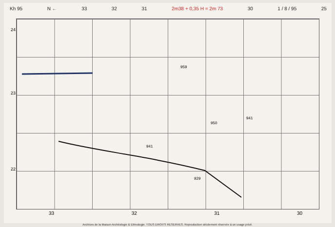Kh 95 N ← 33 32 31 2m38 + 0,35 H = 2m 73 30 1 / 8 / 95 25
24
23
22
941
941
929
959
950
33 32 31 30
Archives de la Maison Archéologie & Ethnologie. TOUS DROITS RESERVES. Reproduction strictement réservée à un usage privé.